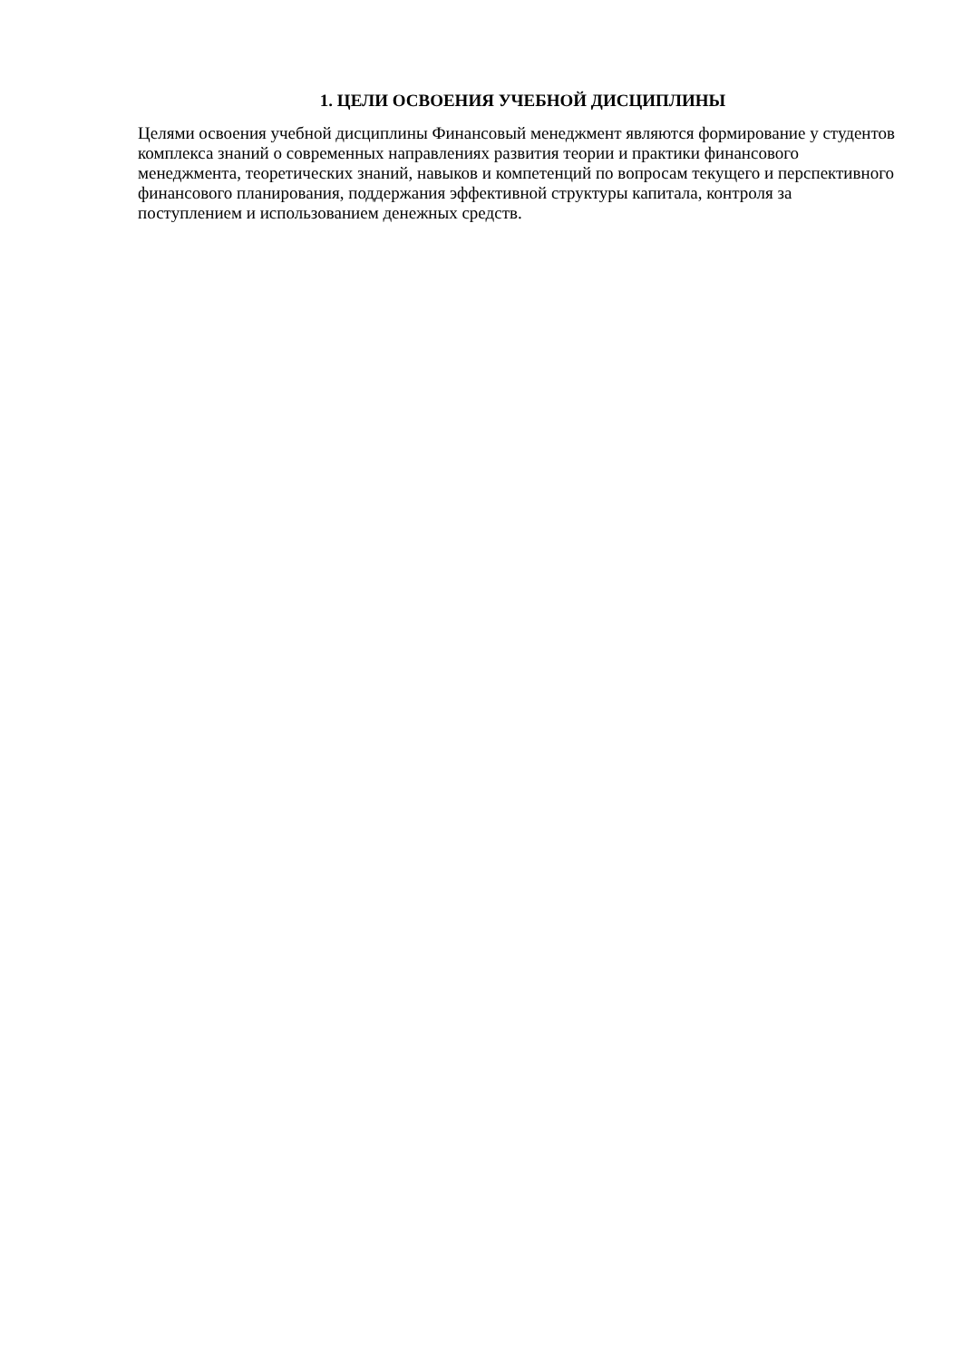1. ЦЕЛИ ОСВОЕНИЯ УЧЕБНОЙ ДИСЦИПЛИНЫ
Целями освоения учебной дисциплины Финансовый менеджмент являются формирование у студентов комплекса знаний о современных направлениях развития теории и практики финансового менеджмента, теоретических знаний, навыков и компетенций по вопросам текущего и перспективного финансового планирования, поддержания эффективной структуры капитала, контроля за поступлением и использованием денежных средств.